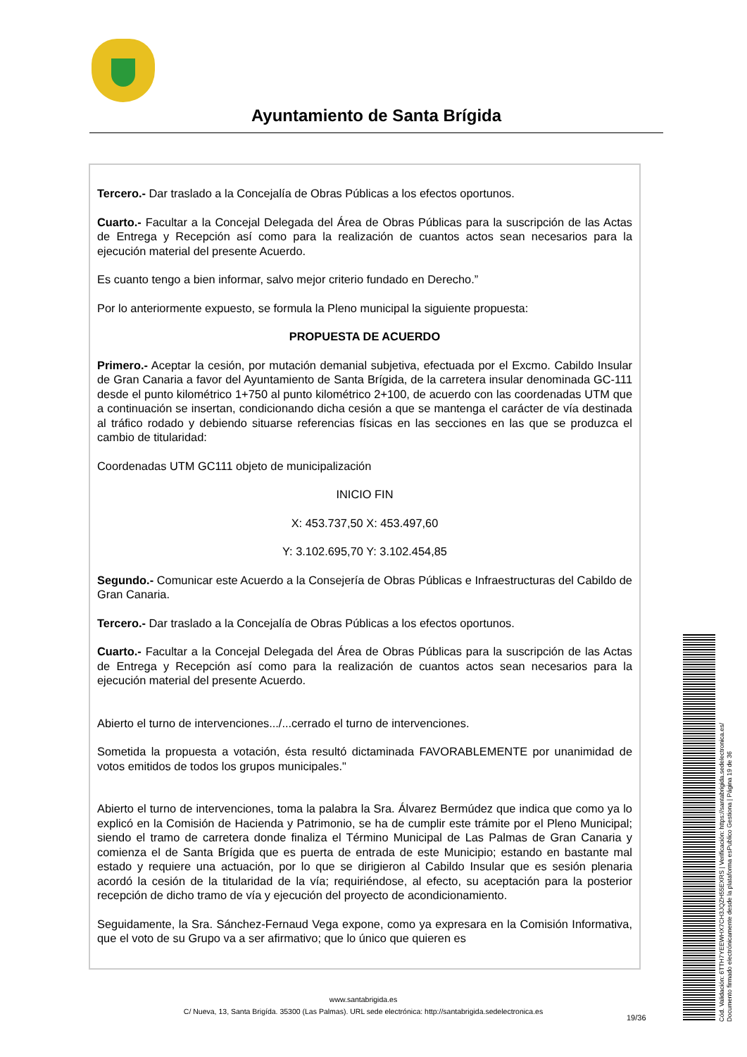Ayuntamiento de Santa Brígida
Tercero.- Dar traslado a la Concejalía de Obras Públicas a los efectos oportunos.
Cuarto.- Facultar a la Concejal Delegada del Área de Obras Públicas para la suscripción de las Actas de Entrega y Recepción así como para la realización de cuantos actos sean necesarios para la ejecución material del presente Acuerdo.
Es cuanto tengo a bien informar, salvo mejor criterio fundado en Derecho.”
Por lo anteriormente expuesto, se formula la Pleno municipal la siguiente propuesta:
PROPUESTA DE ACUERDO
Primero.- Aceptar la cesión, por mutación demanial subjetiva, efectuada por el Excmo. Cabildo Insular de Gran Canaria a favor del Ayuntamiento de Santa Brígida, de la carretera insular denominada GC-111 desde el punto kilométrico 1+750 al punto kilométrico 2+100, de acuerdo con las coordenadas UTM que a continuación se insertan, condicionando dicha cesión a que se mantenga el carácter de vía destinada al tráfico rodado y debiendo situarse referencias físicas en las secciones en las que se produzca el cambio de titularidad:
Coordenadas UTM GC111 objeto de municipalización
INICIO FIN
X: 453.737,50 X: 453.497,60
Y: 3.102.695,70 Y: 3.102.454,85
Segundo.- Comunicar este Acuerdo a la Consejería de Obras Públicas e Infraestructuras del Cabildo de Gran Canaria.
Tercero.- Dar traslado a la Concejalía de Obras Públicas a los efectos oportunos.
Cuarto.- Facultar a la Concejal Delegada del Área de Obras Públicas para la suscripción de las Actas de Entrega y Recepción así como para la realización de cuantos actos sean necesarios para la ejecución material del presente Acuerdo.
Abierto el turno de intervenciones.../...cerrado el turno de intervenciones.
Sometida la propuesta a votación, ésta resultó dictaminada FAVORABLEMENTE por unanimidad de votos emitidos de todos los grupos municipales."
Abierto el turno de intervenciones, toma la palabra la Sra. Álvarez Bermúdez que indica que como ya lo explicó en la Comisión de Hacienda y Patrimonio, se ha de cumplir este trámite por el Pleno Municipal; siendo el tramo de carretera donde finaliza el Término Municipal de Las Palmas de Gran Canaria y comienza el de Santa Brígida que es puerta de entrada de este Municipio; estando en bastante mal estado y requiere una actuación, por lo que se dirigieron al Cabildo Insular que es sesión plenaria acordó la cesión de la titularidad de la vía; requiriéndose, al efecto, su aceptación para la posterior recepción de dicho tramo de vía y ejecución del proyecto de acondicionamiento.
Seguidamente, la Sra. Sánchez-Fernaud Vega expone, como ya expresara en la Comisión Informativa, que el voto de su Grupo va a ser afirmativo; que lo único que quieren es
www.santabrigida.es
C/ Nueva, 13, Santa Brigída. 35300 (Las Palmas). URL sede electrónica: http://santabrigida.sedelectronica.es
19/36
Cód. Validación: 6TTH7YEEWHX7CH3JQZH55EXRS | Verificación: https://santabrigida.sedelectronica.es/
Documento firmado electrónicamente desde la plataforma esPublico Gestiona | Página 19 de 36